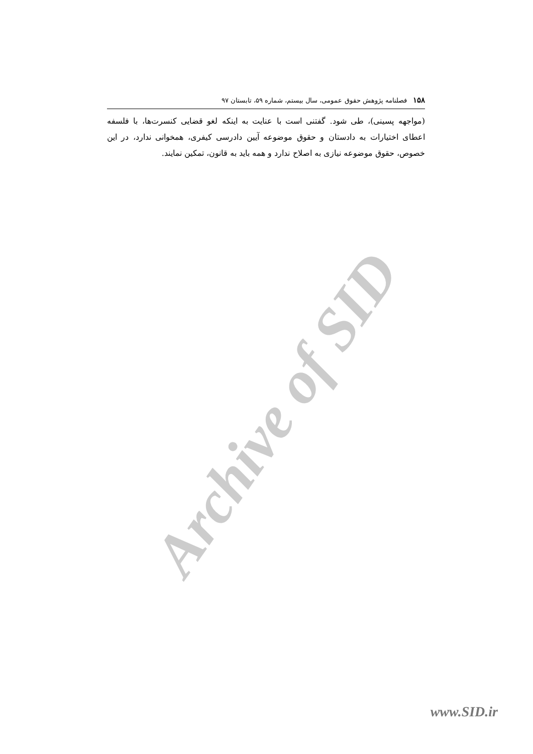Archive of SID
۱۵۸ فصلنامه پژوهش حقوق عمومی، سال بیستم، شماره ۵۹، تابستان ۹۷
(مواجهه پسینی)، طی شود. گفتنی است با عنایت به اینکه لغو قضایی کنسرت‌ها، با فلسفه اعطای اختیارات به دادستان و حقوق موضوعه آیین دادرسی کیفری، همخوانی ندارد، در این خصوص، حقوق موضوعه نیازی به اصلاح ندارد و همه باید به قانون، تمکین نمایند.
www.SID.ir